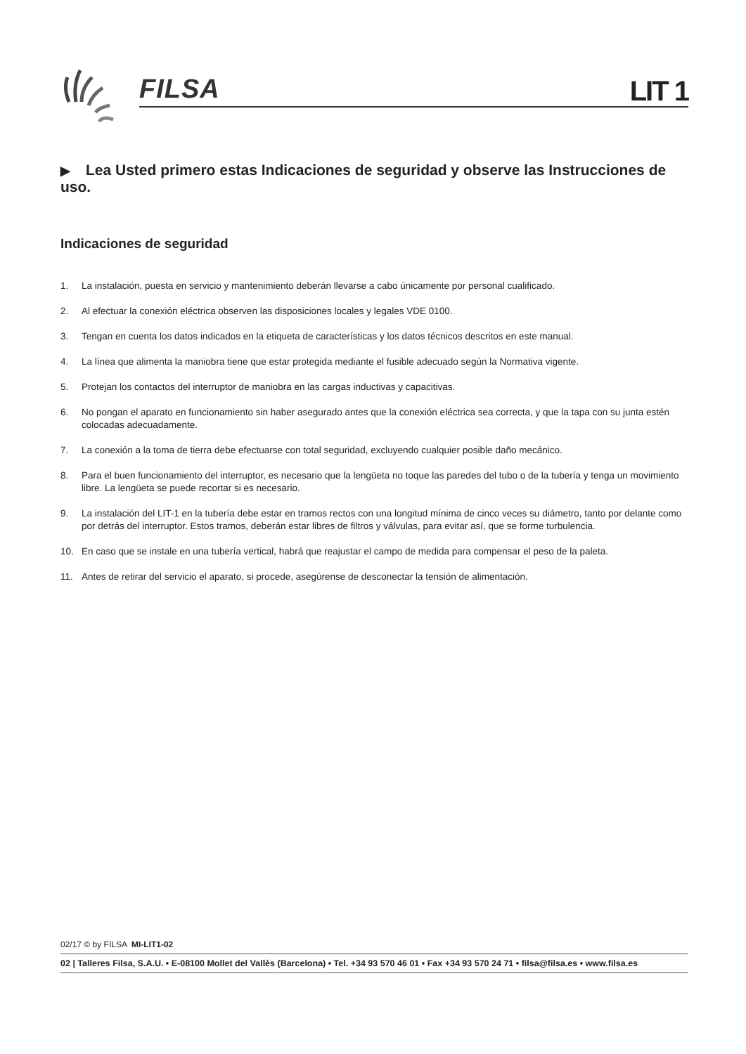FILSA LIT 1
▶ Lea Usted primero estas Indicaciones de seguridad y observe las Instrucciones de uso.
Indicaciones de seguridad
1. La instalación, puesta en servicio y mantenimiento deberán llevarse a cabo únicamente por personal cualificado.
2. Al efectuar la conexión eléctrica observen las disposiciones locales y legales VDE 0100.
3. Tengan en cuenta los datos indicados en la etiqueta de características y los datos técnicos descritos en este manual.
4. La línea que alimenta la maniobra tiene que estar protegida mediante el fusible adecuado según la Normativa vigente.
5. Protejan los contactos del interruptor de maniobra en las cargas inductivas y capacitivas.
6. No pongan el aparato en funcionamiento sin haber asegurado antes que la conexión eléctrica sea correcta, y que la tapa con su junta estén colocadas adecuadamente.
7. La conexión a la toma de tierra debe efectuarse con total seguridad, excluyendo cualquier posible daño mecánico.
8. Para el buen funcionamiento del interruptor, es necesario que la lengüeta no toque las paredes del tubo o de la tubería y tenga un movimiento libre. La lengüeta se puede recortar si es necesario.
9. La instalación del LIT-1 en la tubería debe estar en tramos rectos con una longitud mínima de cinco veces su diámetro, tanto por delante como por detrás del interruptor. Estos tramos, deberán estar libres de filtros y válvulas, para evitar así, que se forme turbulencia.
10. En caso que se instale en una tubería vertical, habrá que reajustar el campo de medida para compensar el peso de la paleta.
11. Antes de retirar del servicio el aparato, si procede, asegúrense de desconectar la tensión de alimentación.
02/17 © by FILSA MI-LIT1-02
02 | Talleres Filsa, S.A.U. • E-08100 Mollet del Vallès (Barcelona) • Tel. +34 93 570 46 01 • Fax +34 93 570 24 71 • filsa@filsa.es • www.filsa.es